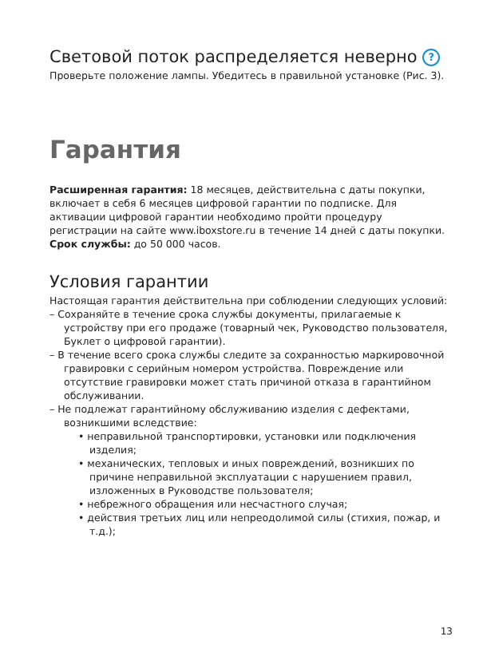Световой поток распределяется неверно ?
Проверьте положение лампы. Убедитесь в правильной установке (Рис. 3).
Гарантия
Расширенная гарантия: 18 месяцев, действительна с даты покупки, включает в себя 6 месяцев цифровой гарантии по подписке. Для активации цифровой гарантии необходимо пройти процедуру регистрации на сайте www.iboxstore.ru в течение 14 дней с даты покупки.
Срок службы: до 50 000 часов.
Условия гарантии
Настоящая гарантия действительна при соблюдении следующих условий:
– Сохраняйте в течение срока службы документы, прилагаемые к устройству при его продаже (товарный чек, Руководство пользователя, Буклет о цифровой гарантии).
– В течение всего срока службы следите за сохранностью маркировочной гравировки с серийным номером устройства. Повреждение или отсутствие гравировки может стать причиной отказа в гарантийном обслуживании.
– Не подлежат гарантийному обслуживанию изделия с дефектами, возникшими вследствие:
• неправильной транспортировки, установки или подключения изделия;
• механических, тепловых и иных повреждений, возникших по причине неправильной эксплуатации с нарушением правил, изложенных в Руководстве пользователя;
• небрежного обращения или несчастного случая;
• действия третьих лиц или непреодолимой силы (стихия, пожар, и т.д.);
13